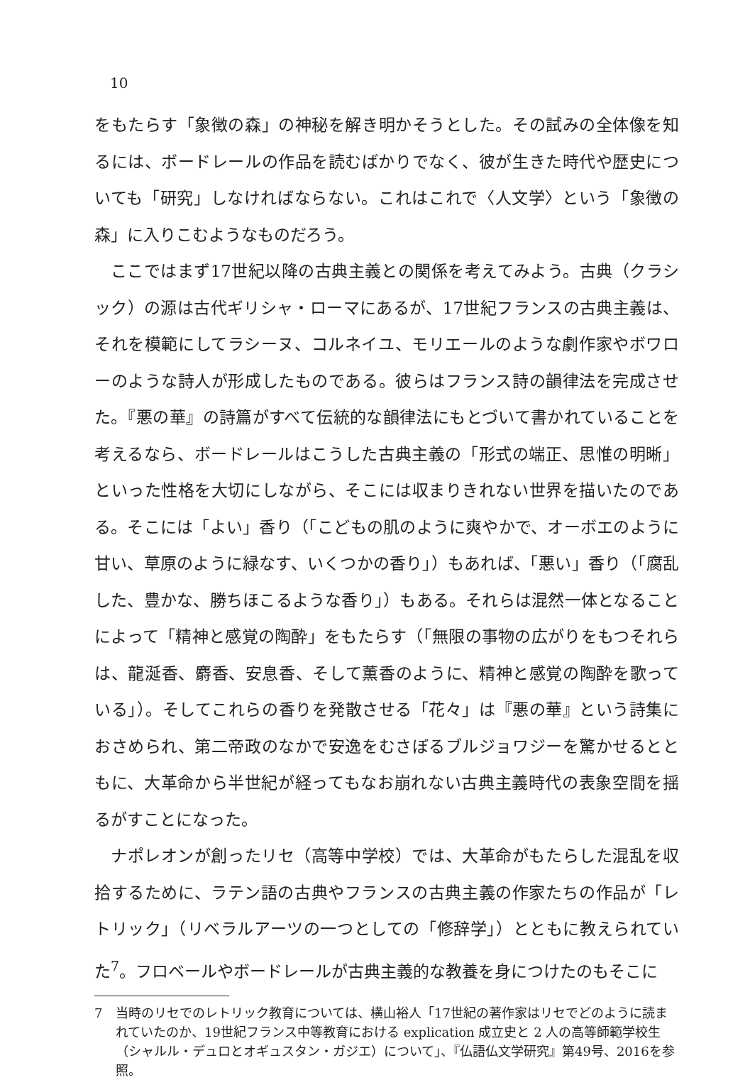10
をもたらす「象徴の森」の神秘を解き明かそうとした。その試みの全体像を知るには、ボードレールの作品を読むばかりでなく、彼が生きた時代や歴史についても「研究」しなければならない。これはこれで〈人文学〉という「象徴の森」に入りこむようなものだろう。
ここではまず17世紀以降の古典主義との関係を考えてみよう。古典（クラシック）の源は古代ギリシャ・ローマにあるが、17世紀フランスの古典主義は、それを模範にしてラシーヌ、コルネイユ、モリエールのような劇作家やボワローのような詩人が形成したものである。彼らはフランス詩の韻律法を完成させた。『悪の華』の詩篇がすべて伝統的な韻律法にもとづいて書かれていることを考えるなら、ボードレールはこうした古典主義の「形式の端正、思惟の明晰」といった性格を大切にしながら、そこには収まりきれない世界を描いたのである。そこには「よい」香り（「こどもの肌のように爽やかで、オーボエのように甘い、草原のように緑なす、いくつかの香り」）もあれば、「悪い」香り（「腐乱した、豊かな、勝ちほこるような香り」）もある。それらは混然一体となることによって「精神と感覚の陶酔」をもたらす（「無限の事物の広がりをもつそれらは、龍涎香、麝香、安息香、そして薫香のように、精神と感覚の陶酔を歌っている」）。そしてこれらの香りを発散させる「花々」は『悪の華』という詩集におさめられ、第二帝政のなかで安逸をむさぼるブルジョワジーを驚かせるとともに、大革命から半世紀が経ってもなお崩れない古典主義時代の表象空間を揺るがすことになった。
ナポレオンが創ったリセ（高等中学校）では、大革命がもたらした混乱を収拾するために、ラテン語の古典やフランスの古典主義の作家たちの作品が「レトリック」（リベラルアーツの一つとしての「修辞学」）とともに教えられていた<sup>7</sup>。フロベールやボードレールが古典主義的な教養を身につけたのもそこに
7 当時のリセでのレトリック教育については、横山裕人「17世紀の著作家はリセでどのように読まれていたのか、19世紀フランス中等教育における explication 成立史と 2 人の高等師範学校生（シャルル・デュロとオギュスタン・ガジエ）について」、『仏語仏文学研究』第49号、2016を参照。